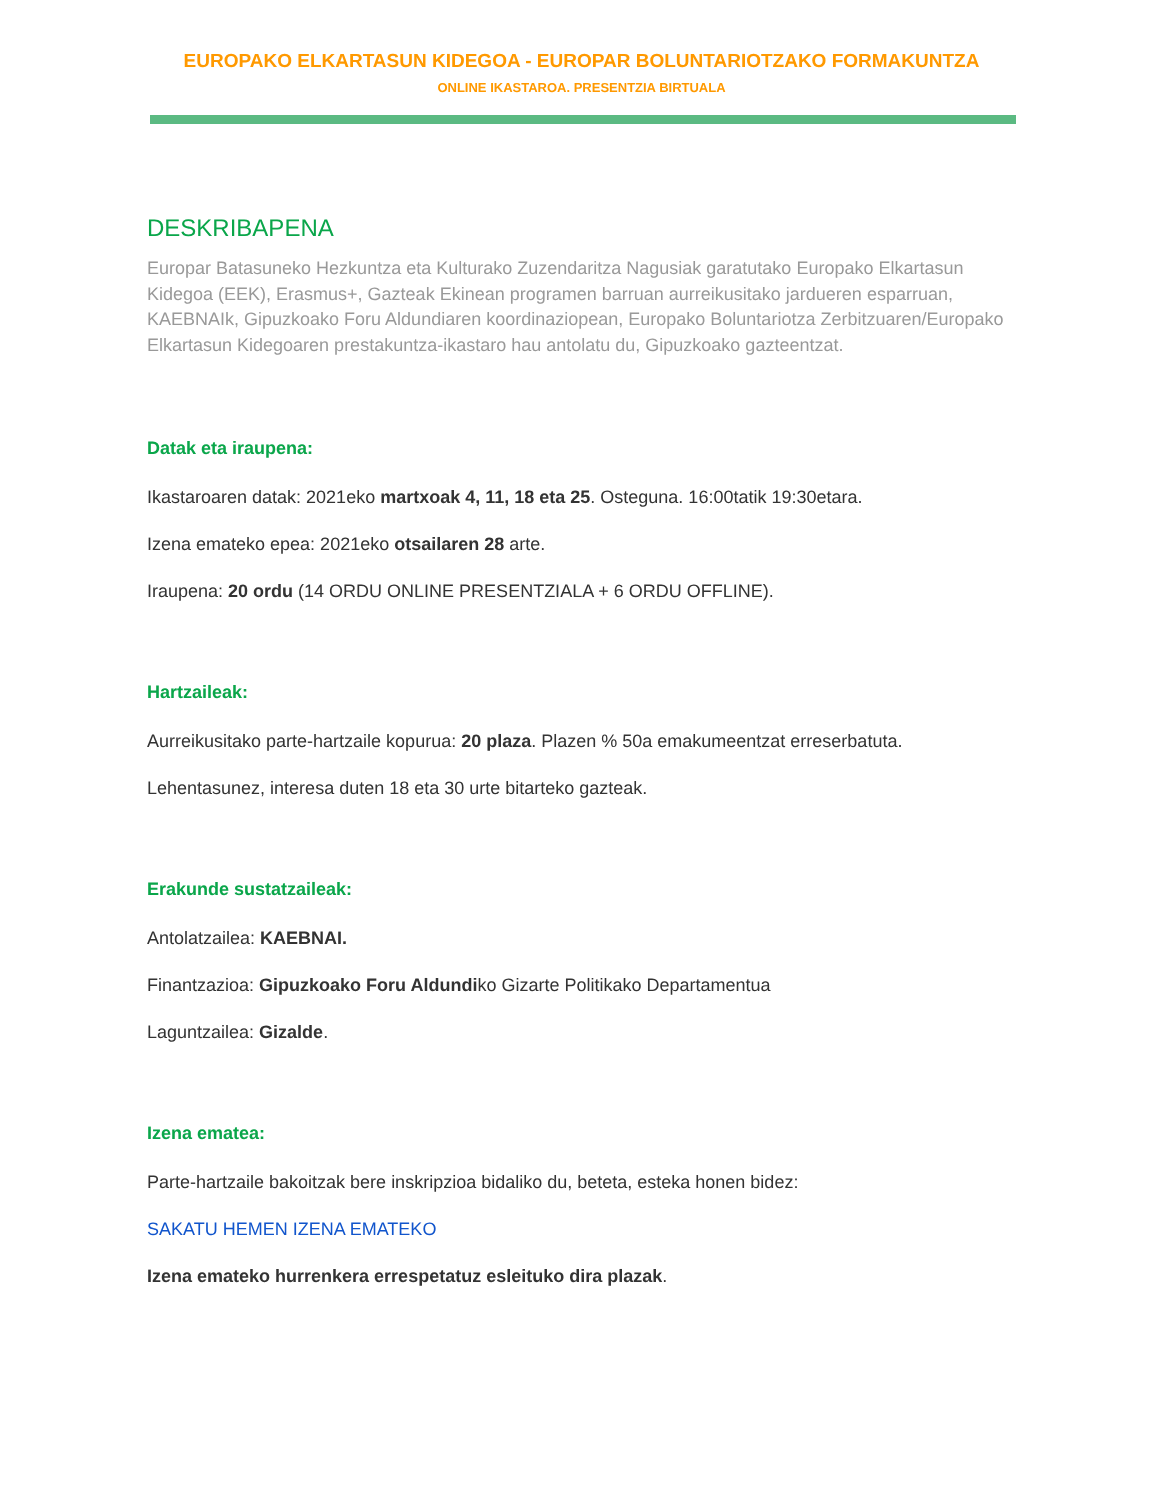EUROPAKO ELKARTASUN KIDEGOA - EUROPAR BOLUNTARIOTZAKO FORMAKUNTZA
ONLINE IKASTAROA. PRESENTZIA BIRTUALA
DESKRIBAPENA
Europar Batasuneko Hezkuntza eta Kulturako Zuzendaritza Nagusiak garatutako Europako Elkartasun Kidegoa (EEK), Erasmus+, Gazteak Ekinean programen barruan aurreikusitako jardueren esparruan, KAEBNAIk, Gipuzkoako Foru Aldundiaren koordinaziopean, Europako Boluntariotza Zerbitzuaren/Europako Elkartasun Kidegoaren prestakuntza-ikastaro hau antolatu du, Gipuzkoako gazteentzat.
Datak eta iraupena:
Ikastaroaren datak: 2021eko martxoak 4, 11, 18 eta 25. Osteguna. 16:00tatik 19:30etara.
Izena emateko epea: 2021eko otsailaren 28 arte.
Iraupena: 20 ordu (14 ORDU ONLINE PRESENTZIALA + 6 ORDU OFFLINE).
Hartzaileak:
Aurreikusitako parte-hartzaile kopurua: 20 plaza. Plazen % 50a emakumeentzat erreserbatuta.
Lehentasunez, interesa duten 18 eta 30 urte bitarteko gazteak.
Erakunde sustatzaileak:
Antolatzailea: KAEBNAI.
Finantzazioa: Gipuzkoako Foru Aldundiko Gizarte Politikako Departamentua
Laguntzailea: Gizalde.
Izena ematea:
Parte-hartzaile bakoitzak bere inskripzioa bidaliko du, beteta, esteka honen bidez:
SAKATU HEMEN IZENA EMATEKO
Izena emateko hurrenkera errespetatuz esleituko dira plazak.